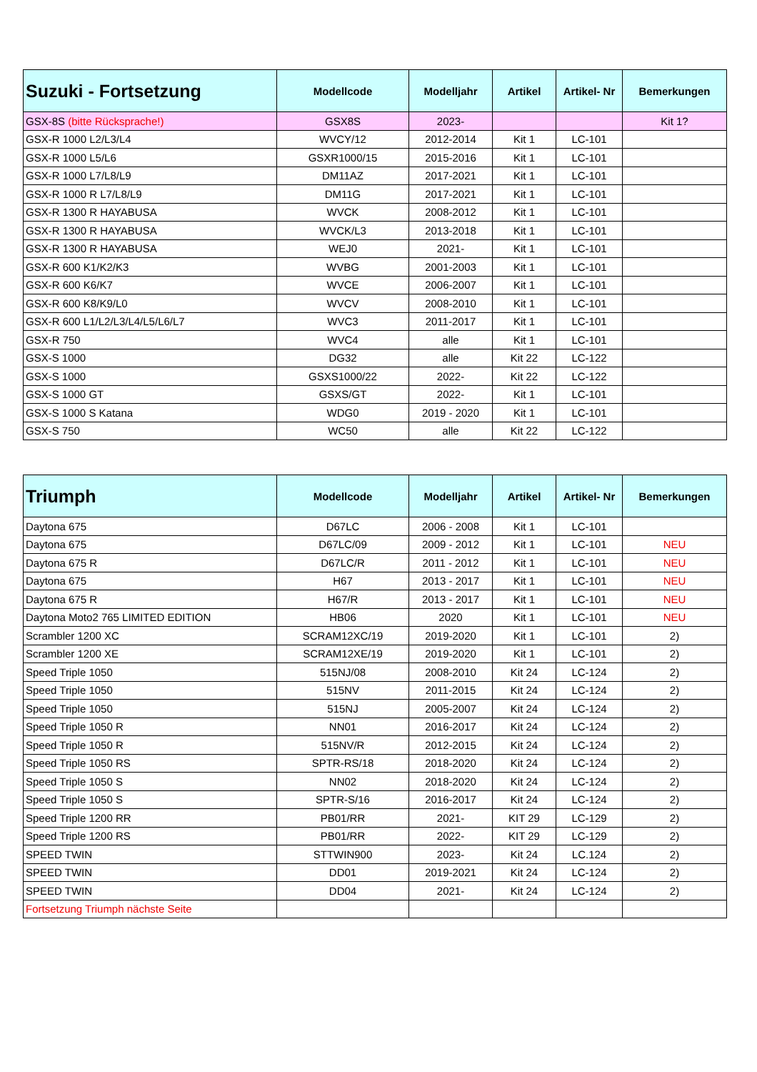| Suzuki - Fortsetzung | Modellcode | Modelljahr | Artikel | Artikel- Nr | Bemerkungen |
| --- | --- | --- | --- | --- | --- |
| GSX-8S (bitte Rücksprache!) | GSX8S | 2023- | | | Kit 1? |
| GSX-R 1000 L2/L3/L4 | WVCY/12 | 2012-2014 | Kit 1 | LC-101 | |
| GSX-R 1000 L5/L6 | GSXR1000/15 | 2015-2016 | Kit 1 | LC-101 | |
| GSX-R 1000 L7/L8/L9 | DM11AZ | 2017-2021 | Kit 1 | LC-101 | |
| GSX-R 1000 R L7/L8/L9 | DM11G | 2017-2021 | Kit 1 | LC-101 | |
| GSX-R 1300 R HAYABUSA | WVCK | 2008-2012 | Kit 1 | LC-101 | |
| GSX-R 1300 R HAYABUSA | WVCK/L3 | 2013-2018 | Kit 1 | LC-101 | |
| GSX-R 1300 R HAYABUSA | WEJ0 | 2021- | Kit 1 | LC-101 | |
| GSX-R 600 K1/K2/K3 | WVBG | 2001-2003 | Kit 1 | LC-101 | |
| GSX-R 600 K6/K7 | WVCE | 2006-2007 | Kit 1 | LC-101 | |
| GSX-R 600 K8/K9/L0 | WVCV | 2008-2010 | Kit 1 | LC-101 | |
| GSX-R 600 L1/L2/L3/L4/L5/L6/L7 | WVC3 | 2011-2017 | Kit 1 | LC-101 | |
| GSX-R 750 | WVC4 | alle | Kit 1 | LC-101 | |
| GSX-S 1000 | DG32 | alle | Kit 22 | LC-122 | |
| GSX-S 1000 | GSXS1000/22 | 2022- | Kit 22 | LC-122 | |
| GSX-S 1000 GT | GSXS/GT | 2022- | Kit 1 | LC-101 | |
| GSX-S 1000 S Katana | WDG0 | 2019 - 2020 | Kit 1 | LC-101 | |
| GSX-S 750 | WC50 | alle | Kit 22 | LC-122 | |
| Triumph | Modellcode | Modelljahr | Artikel | Artikel- Nr | Bemerkungen |
| --- | --- | --- | --- | --- | --- |
| Daytona 675 | D67LC | 2006 - 2008 | Kit 1 | LC-101 | |
| Daytona 675 | D67LC/09 | 2009 - 2012 | Kit 1 | LC-101 | NEU |
| Daytona 675 R | D67LC/R | 2011 - 2012 | Kit 1 | LC-101 | NEU |
| Daytona 675 | H67 | 2013 - 2017 | Kit 1 | LC-101 | NEU |
| Daytona 675 R | H67/R | 2013 - 2017 | Kit 1 | LC-101 | NEU |
| Daytona Moto2 765 LIMITED EDITION | HB06 | 2020 | Kit 1 | LC-101 | NEU |
| Scrambler 1200 XC | SCRAM12XC/19 | 2019-2020 | Kit 1 | LC-101 | 2) |
| Scrambler 1200 XE | SCRAM12XE/19 | 2019-2020 | Kit 1 | LC-101 | 2) |
| Speed Triple 1050 | 515NJ/08 | 2008-2010 | Kit 24 | LC-124 | 2) |
| Speed Triple 1050 | 515NV | 2011-2015 | Kit 24 | LC-124 | 2) |
| Speed Triple 1050 | 515NJ | 2005-2007 | Kit 24 | LC-124 | 2) |
| Speed Triple 1050 R | NN01 | 2016-2017 | Kit 24 | LC-124 | 2) |
| Speed Triple 1050 R | 515NV/R | 2012-2015 | Kit 24 | LC-124 | 2) |
| Speed Triple 1050 RS | SPTR-RS/18 | 2018-2020 | Kit 24 | LC-124 | 2) |
| Speed Triple 1050 S | NN02 | 2018-2020 | Kit 24 | LC-124 | 2) |
| Speed Triple 1050 S | SPTR-S/16 | 2016-2017 | Kit 24 | LC-124 | 2) |
| Speed Triple 1200 RR | PB01/RR | 2021- | KIT 29 | LC-129 | 2) |
| Speed Triple 1200 RS | PB01/RR | 2022- | KIT 29 | LC-129 | 2) |
| SPEED TWIN | STTWIN900 | 2023- | Kit 24 | LC.124 | 2) |
| SPEED TWIN | DD01 | 2019-2021 | Kit 24 | LC-124 | 2) |
| SPEED TWIN | DD04 | 2021- | Kit 24 | LC-124 | 2) |
| Fortsetzung Triumph nächste Seite | | | | | |